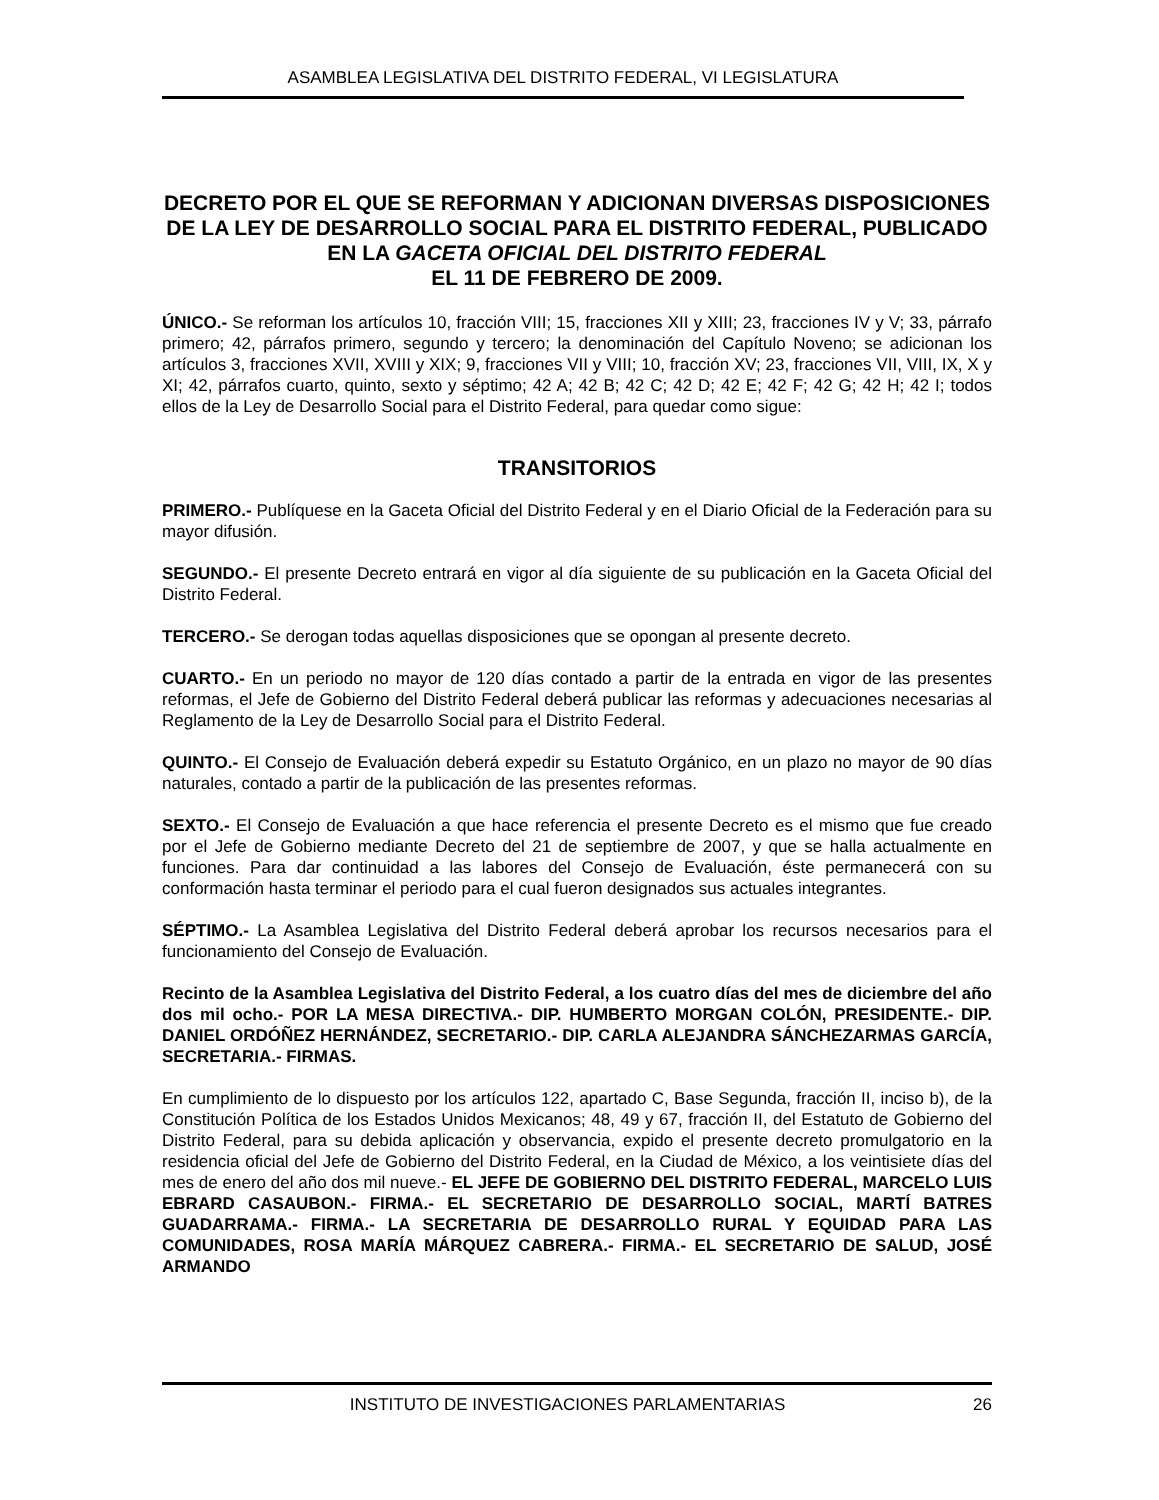ASAMBLEA LEGISLATIVA DEL DISTRITO FEDERAL, VI LEGISLATURA
DECRETO POR EL QUE SE REFORMAN Y ADICIONAN DIVERSAS DISPOSICIONES DE LA LEY DE DESARROLLO SOCIAL PARA EL DISTRITO FEDERAL, PUBLICADO EN LA GACETA OFICIAL DEL DISTRITO FEDERAL
EL 11 DE FEBRERO DE 2009.
ÚNICO.- Se reforman los artículos 10, fracción VIII; 15, fracciones XII y XIII; 23, fracciones IV y V; 33, párrafo primero; 42, párrafos primero, segundo y tercero; la denominación del Capítulo Noveno; se adicionan los artículos 3, fracciones XVII, XVIII y XIX; 9, fracciones VII y VIII; 10, fracción XV; 23, fracciones VII, VIII, IX, X y XI; 42, párrafos cuarto, quinto, sexto y séptimo; 42 A; 42 B; 42 C; 42 D; 42 E; 42 F; 42 G; 42 H; 42 I; todos ellos de la Ley de Desarrollo Social para el Distrito Federal, para quedar como sigue:
TRANSITORIOS
PRIMERO.- Publíquese en la Gaceta Oficial del Distrito Federal y en el Diario Oficial de la Federación para su mayor difusión.
SEGUNDO.- El presente Decreto entrará en vigor al día siguiente de su publicación en la Gaceta Oficial del Distrito Federal.
TERCERO.- Se derogan todas aquellas disposiciones que se opongan al presente decreto.
CUARTO.- En un periodo no mayor de 120 días contado a partir de la entrada en vigor de las presentes reformas, el Jefe de Gobierno del Distrito Federal deberá publicar las reformas y adecuaciones necesarias al Reglamento de la Ley de Desarrollo Social para el Distrito Federal.
QUINTO.- El Consejo de Evaluación deberá expedir su Estatuto Orgánico, en un plazo no mayor de 90 días naturales, contado a partir de la publicación de las presentes reformas.
SEXTO.- El Consejo de Evaluación a que hace referencia el presente Decreto es el mismo que fue creado por el Jefe de Gobierno mediante Decreto del 21 de septiembre de 2007, y que se halla actualmente en funciones. Para dar continuidad a las labores del Consejo de Evaluación, éste permanecerá con su conformación hasta terminar el periodo para el cual fueron designados sus actuales integrantes.
SÉPTIMO.- La Asamblea Legislativa del Distrito Federal deberá aprobar los recursos necesarios para el funcionamiento del Consejo de Evaluación.
Recinto de la Asamblea Legislativa del Distrito Federal, a los cuatro días del mes de diciembre del año dos mil ocho.- POR LA MESA DIRECTIVA.- DIP. HUMBERTO MORGAN COLÓN, PRESIDENTE.- DIP. DANIEL ORDÓÑEZ HERNÁNDEZ, SECRETARIO.- DIP. CARLA ALEJANDRA SÁNCHEZARMAS GARCÍA, SECRETARIA.- FIRMAS.
En cumplimiento de lo dispuesto por los artículos 122, apartado C, Base Segunda, fracción II, inciso b), de la Constitución Política de los Estados Unidos Mexicanos; 48, 49 y 67, fracción II, del Estatuto de Gobierno del Distrito Federal, para su debida aplicación y observancia, expido el presente decreto promulgatorio en la residencia oficial del Jefe de Gobierno del Distrito Federal, en la Ciudad de México, a los veintisiete días del mes de enero del año dos mil nueve.- EL JEFE DE GOBIERNO DEL DISTRITO FEDERAL, MARCELO LUIS EBRARD CASAUBON.- FIRMA.- EL SECRETARIO DE DESARROLLO SOCIAL, MARTÍ BATRES GUADARRAMA.- FIRMA.- LA SECRETARIA DE DESARROLLO RURAL Y EQUIDAD PARA LAS COMUNIDADES, ROSA MARÍA MÁRQUEZ CABRERA.- FIRMA.- EL SECRETARIO DE SALUD, JOSÉ ARMANDO
INSTITUTO DE INVESTIGACIONES PARLAMENTARIAS 26